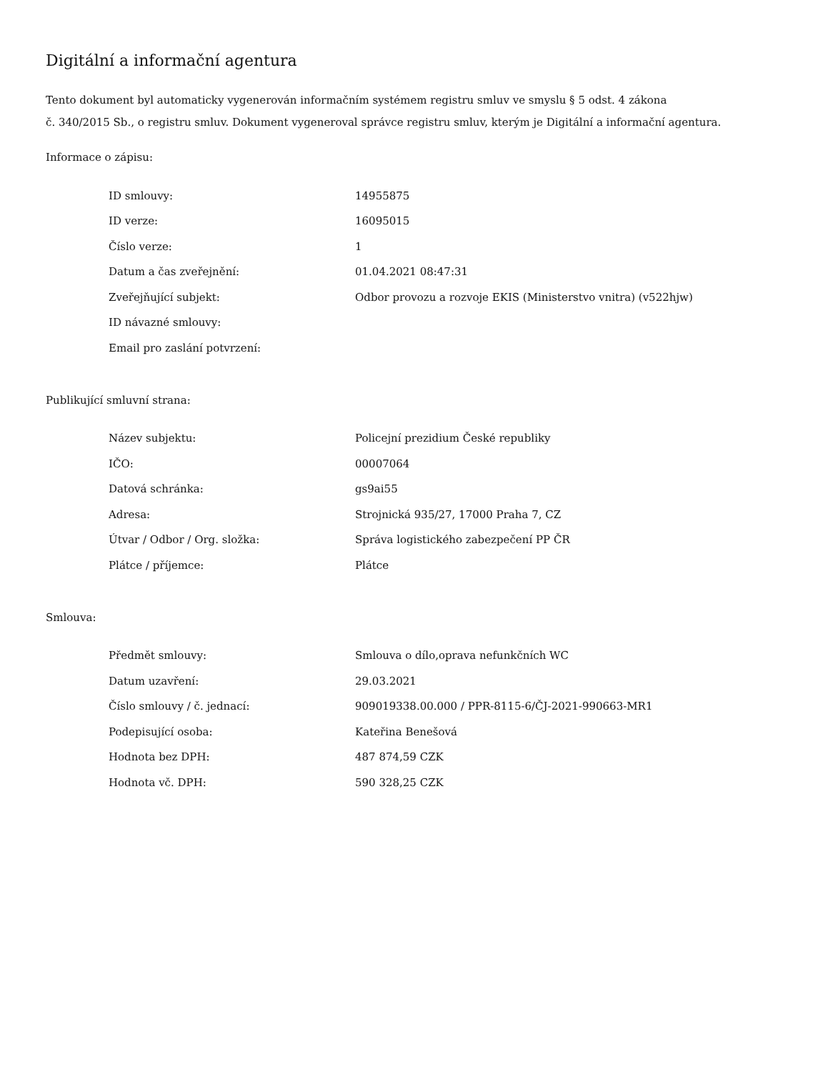Digitální a informační agentura
Tento dokument byl automaticky vygenerován informačním systémem registru smluv ve smyslu § 5 odst. 4 zákona
č. 340/2015 Sb., o registru smluv. Dokument vygeneroval správce registru smluv, kterým je Digitální a informační agentura.
Informace o zápisu:
| ID smlouvy: | 14955875 |
| ID verze: | 16095015 |
| Číslo verze: | 1 |
| Datum a čas zveřejnění: | 01.04.2021 08:47:31 |
| Zveřejňující subjekt: | Odbor provozu a rozvoje EKIS (Ministerstvo vnitra) (v522hjw) |
| ID návazné smlouvy: | |
| Email pro zaslání potvrzení: | |
Publikující smluvní strana:
| Název subjektu: | Policejní prezidium České republiky |
| IČO: | 00007064 |
| Datová schránka: | gs9ai55 |
| Adresa: | Strojnická 935/27, 17000 Praha 7, CZ |
| Útvar / Odbor / Org. složka: | Správa logistického zabezpečení PP ČR |
| Plátce / příjemce: | Plátce |
Smlouva:
| Předmět smlouvy: | Smlouva o dílo,oprava nefunkčních WC |
| Datum uzavření: | 29.03.2021 |
| Číslo smlouvy / č. jednací: | 909019338.00.000 / PPR-8115-6/ČJ-2021-990663-MR1 |
| Podepisující osoba: | Kateřina Benešová |
| Hodnota bez DPH: | 487 874,59 CZK |
| Hodnota vč. DPH: | 590 328,25 CZK |